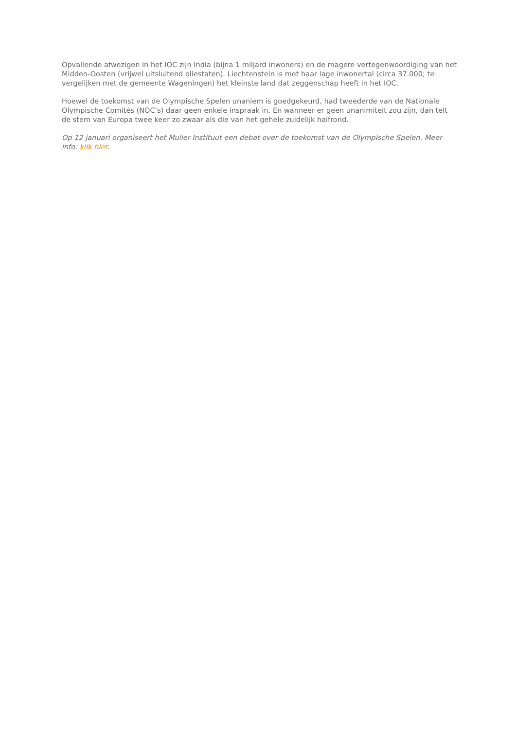Opvallende afwezigen in het IOC zijn India (bijna 1 miljard inwoners) en de magere vertegenwoordiging van het Midden-Oosten (vrijwel uitsluitend oliestaten). Liechtenstein is met haar lage inwonertal (circa 37.000; te vergelijken met de gemeente Wageningen) het kleinste land dat zeggenschap heeft in het IOC.
Hoewel de toekomst van de Olympische Spelen unaniem is goedgekeurd, had tweederde van de Nationale Olympische Comités (NOC’s) daar geen enkele inspraak in. En wanneer er geen unanimiteit zou zijn, dan telt de stem van Europa twee keer zo zwaar als die van het gehele zuidelijk halfrond.
Op 12 januari organiseert het Mulier Instituut een debat over de toekomst van de Olympische Spelen. Meer info: klik hier.